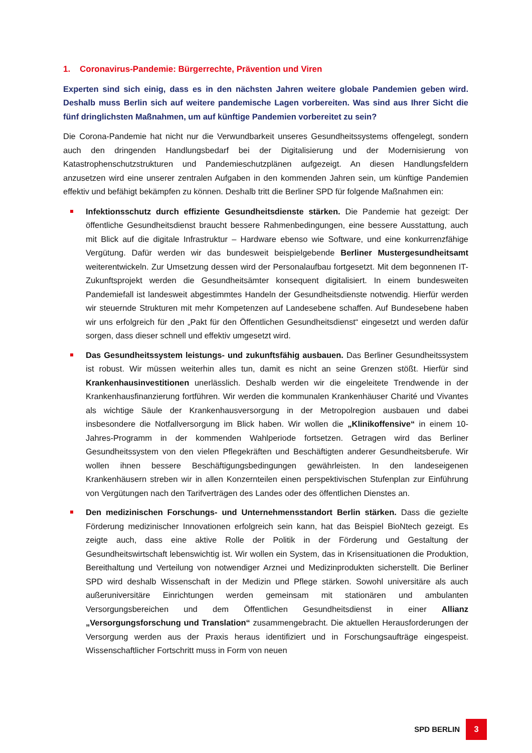1. Coronavirus-Pandemie: Bürgerrechte, Prävention und Viren
Experten sind sich einig, dass es in den nächsten Jahren weitere globale Pandemien geben wird. Deshalb muss Berlin sich auf weitere pandemische Lagen vorbereiten. Was sind aus Ihrer Sicht die fünf dringlichsten Maßnahmen, um auf künftige Pandemien vorbereitet zu sein?
Die Corona-Pandemie hat nicht nur die Verwundbarkeit unseres Gesundheitssystems offengelegt, sondern auch den dringenden Handlungsbedarf bei der Digitalisierung und der Modernisierung von Katastrophenschutzstrukturen und Pandemieschutzplänen aufgezeigt. An diesen Handlungsfeldern anzusetzen wird eine unserer zentralen Aufgaben in den kommenden Jahren sein, um künftige Pandemien effektiv und befähigt bekämpfen zu können. Deshalb tritt die Berliner SPD für folgende Maßnahmen ein:
Infektionsschutz durch effiziente Gesundheitsdienste stärken. Die Pandemie hat gezeigt: Der öffentliche Gesundheitsdienst braucht bessere Rahmenbedingungen, eine bessere Ausstattung, auch mit Blick auf die digitale Infrastruktur – Hardware ebenso wie Software, und eine konkurrenzfähige Vergütung. Dafür werden wir das bundesweit beispielgebende Berliner Mustergesundheitsamt weiterentwickeln. Zur Umsetzung dessen wird der Personalaufbau fortgesetzt. Mit dem begonnenen IT-Zukunftsprojekt werden die Gesundheitsämter konsequent digitalisiert. In einem bundesweiten Pandemiefall ist landesweit abgestimmtes Handeln der Gesundheitsdienste notwendig. Hierfür werden wir steuernde Strukturen mit mehr Kompetenzen auf Landesebene schaffen. Auf Bundesebene haben wir uns erfolgreich für den „Pakt für den Öffentlichen Gesundheitsdienst“ eingesetzt und werden dafür sorgen, dass dieser schnell und effektiv umgesetzt wird.
Das Gesundheitssystem leistungs- und zukunftsfähig ausbauen. Das Berliner Gesundheitssystem ist robust. Wir müssen weiterhin alles tun, damit es nicht an seine Grenzen stößt. Hierfür sind Krankenhausinvestitionen unerlässlich. Deshalb werden wir die eingeleitete Trendwende in der Krankenhausfinanzierung fortführen. Wir werden die kommunalen Krankenhäuser Charité und Vivantes als wichtige Säule der Krankenhausversorgung in der Metropolregion ausbauen und dabei insbesondere die Notfallversorgung im Blick haben. Wir wollen die „Klinikoffensive“ in einem 10-Jahres-Programm in der kommenden Wahlperiode fortsetzen. Getragen wird das Berliner Gesundheitssystem von den vielen Pflegekräften und Beschäftigten anderer Gesundheitsberufe. Wir wollen ihnen bessere Beschäftigungsbedingungen gewährleisten. In den landeseigenen Krankenhäusern streben wir in allen Konzernteilen einen perspektivischen Stufenplan zur Einführung von Vergütungen nach den Tarifverträgen des Landes oder des öffentlichen Dienstes an.
Den medizinischen Forschungs- und Unternehmensstandort Berlin stärken. Dass die gezielte Förderung medizinischer Innovationen erfolgreich sein kann, hat das Beispiel BioNtech gezeigt. Es zeigte auch, dass eine aktive Rolle der Politik in der Förderung und Gestaltung der Gesundheitswirtschaft lebenswichtig ist. Wir wollen ein System, das in Krisensituationen die Produktion, Bereithaltung und Verteilung von notwendiger Arznei und Medizinprodukten sicherstellt. Die Berliner SPD wird deshalb Wissenschaft in der Medizin und Pflege stärken. Sowohl universitäre als auch außeruniversitäre Einrichtungen werden gemeinsam mit stationären und ambulanten Versorgungsbereichen und dem Öffentlichen Gesundheitsdienst in einer Allianz „Versorgungsforschung und Translation“ zusammengebracht. Die aktuellen Herausforderungen der Versorgung werden aus der Praxis heraus identifiziert und in Forschungsaufträge eingespeist. Wissenschaftlicher Fortschritt muss in Form von neuen
SPD BERLIN
3